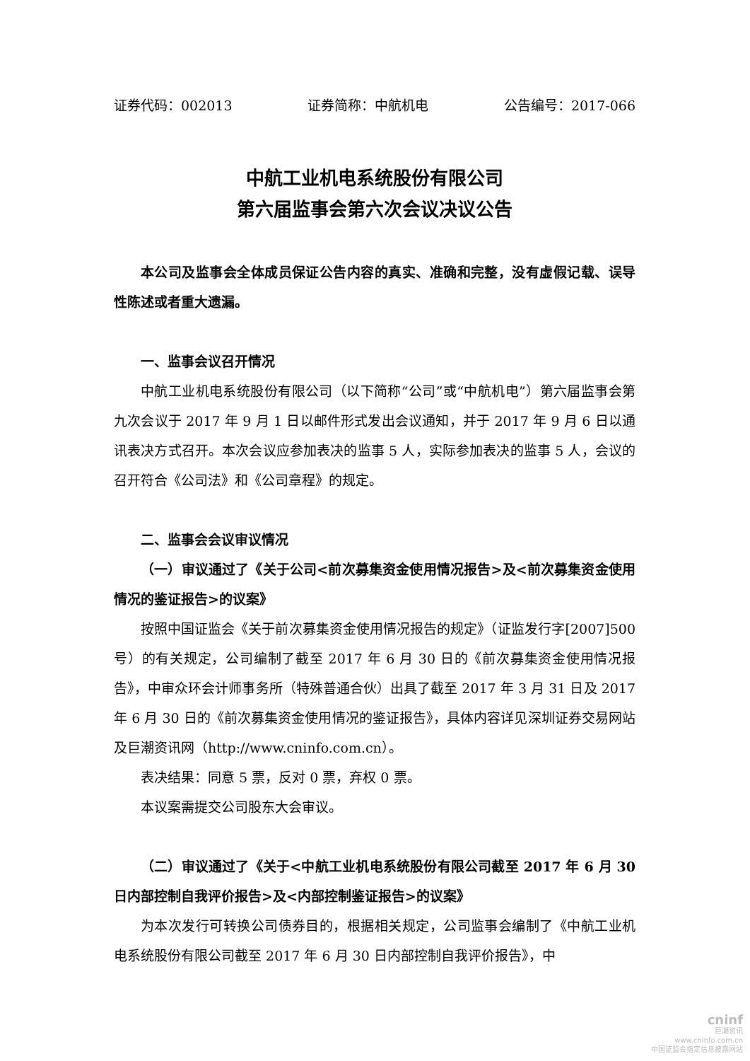证券代码：002013 证券简称：中航机电 公告编号：2017-066
中航工业机电系统股份有限公司
第六届监事会第六次会议决议公告
本公司及监事会全体成员保证公告内容的真实、准确和完整，没有虚假记载、误导性陈述或者重大遗漏。
一、监事会议召开情况
中航工业机电系统股份有限公司（以下简称“公司”或“中航机电”）第六届监事会第九次会议于 2017 年 9 月 1 日以邮件形式发出会议通知，并于 2017 年 9 月 6 日以通讯表决方式召开。本次会议应参加表决的监事 5 人，实际参加表决的监事 5 人，会议的召开符合《公司法》和《公司章程》的规定。
二、监事会会议审议情况
（一）审议通过了《关于公司<前次募集资金使用情况报告>及<前次募集资金使用情况的鉴证报告>的议案》
按照中国证监会《关于前次募集资金使用情况报告的规定》（证监发行字[2007]500 号）的有关规定，公司编制了截至 2017 年 6 月 30 日的《前次募集资金使用情况报告》，中审众环会计师事务所（特殊普通合伙）出具了截至 2017 年 3 月 31 日及 2017 年 6 月 30 日的《前次募集资金使用情况的鉴证报告》，具体内容详见深圳证券交易网站及巨潮资讯网（http://www.cninfo.com.cn）。
表决结果：同意 5 票，反对 0 票，弃权 0 票。
本议案需提交公司股东大会审议。
（二）审议通过了《关于<中航工业机电系统股份有限公司截至 2017 年 6 月 30 日内部控制自我评价报告>及<内部控制鉴证报告>的议案》
为本次发行可转换公司债券目的，根据相关规定，公司监事会编制了《中航工业机电系统股份有限公司截至 2017 年 6 月 30 日内部控制自我评价报告》，中
cninf
巨潮资讯
www.cninfo.com.cn
中国证监会指定信息披露网站